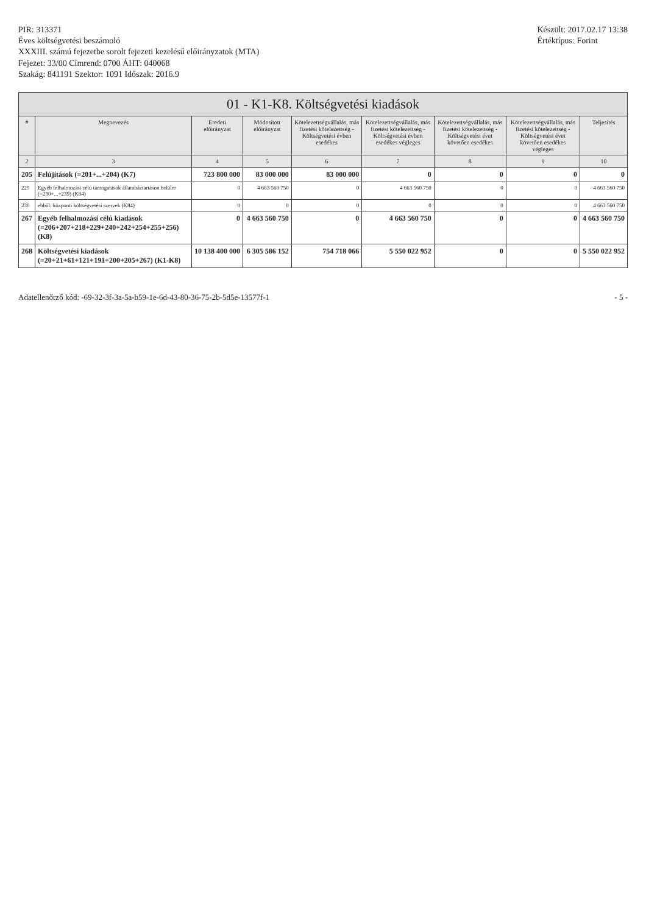PIR: 313371
Éves költségvetési beszámoló
XXXIII. számú fejezetbe sorolt fejezeti kezelésű előirányzatok (MTA)
Fejezet: 33/00 Címrend: 0700 ÁHT: 040068
Szakág: 841191 Szektor: 1091 Időszak: 2016.9
Készült: 2017.02.17 13:38
Értéktípus: Forint
01 - K1-K8. Költségvetési kiadások
| # | Megnevezés | Eredeti előirányzat | Módosított előirányzat | Kötelezettségvállalás, más fizetési kötelezettség - Költségvetési évben esedékes | Kötelezettségvállalás, más fizetési kötelezettség - Költségvetési évben esedékes végleges | Kötelezettségvállalás, más fizetési kötelezettség - Költségvetési évet követően esedékes | Kötelezettségvállalás, más fizetési kötelezettség - Költségvetési évet követően esedékes végleges | Teljesítés |
| --- | --- | --- | --- | --- | --- | --- | --- | --- |
| 2 | 3 | 4 | 5 | 6 | 7 | 8 | 9 | 10 |
| 205 | Felújítások (=201+...+204) (K7) | 723 800 000 | 83 000 000 | 83 000 000 | 0 | 0 | 0 | 0 |
| 229 | Egyéb felhalmozási célú támogatások államháztartáson belülre (=230+...+239) (K84) | 0 | 4 663 560 750 | 0 | 4 663 560 750 | 0 | 0 | 4 663 560 750 |
| 230 | ebből: központi költségvetési szervek (K84) | 0 | 0 | 0 | 0 | 0 | 0 | 4 663 560 750 |
| 267 | Egyéb felhalmozási célú kiadások (=206+207+218+229+240+242+254+255+256) (K8) | 0 | 4 663 560 750 | 0 | 4 663 560 750 | 0 | 0 | 4 663 560 750 |
| 268 | Költségvetési kiadások (=20+21+61+121+191+200+205+267) (K1-K8) | 10 138 400 000 | 6 305 586 152 | 754 718 066 | 5 550 022 952 | 0 | 0 | 5 550 022 952 |
Adatellenőrző kód: -69-32-3f-3a-5a-b59-1e-6d-43-80-36-75-2b-5d5e-13577f-1
- 5 -